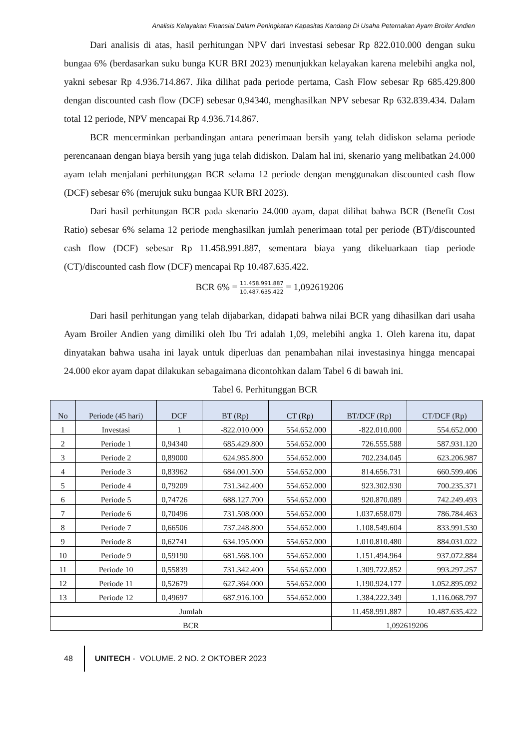Analisis Kelayakan Finansial Dalam Peningkatan Kapasitas Kandang Di Usaha Peternakan Ayam Broiler Andien
Dari analisis di atas, hasil perhitungan NPV dari investasi sebesar Rp 822.010.000 dengan suku bungaa 6% (berdasarkan suku bunga KUR BRI 2023) menunjukkan kelayakan karena melebihi angka nol, yakni sebesar Rp 4.936.714.867. Jika dilihat pada periode pertama, Cash Flow sebesar Rp 685.429.800 dengan discounted cash flow (DCF) sebesar 0,94340, menghasilkan NPV sebesar Rp 632.839.434. Dalam total 12 periode, NPV mencapai Rp 4.936.714.867.
BCR mencerminkan perbandingan antara penerimaan bersih yang telah didiskon selama periode perencanaan dengan biaya bersih yang juga telah didiskon. Dalam hal ini, skenario yang melibatkan 24.000 ayam telah menjalani perhitunggan BCR selama 12 periode dengan menggunakan discounted cash flow (DCF) sebesar 6% (merujuk suku bungaa KUR BRI 2023).
Dari hasil perhitungan BCR pada skenario 24.000 ayam, dapat dilihat bahwa BCR (Benefit Cost Ratio) sebesar 6% selama 12 periode menghasilkan jumlah penerimaan total per periode (BT)/discounted cash flow (DCF) sebesar Rp 11.458.991.887, sementara biaya yang dikeluarkaan tiap periode (CT)/discounted cash flow (DCF) mencapai Rp 10.487.635.422.
BCR 6% = 11.458.991.887 10.487.635.422 = 1,092619206
Dari hasil perhitungan yang telah dijabarkan, didapati bahwa nilai BCR yang dihasilkan dari usaha Ayam Broiler Andien yang dimiliki oleh Ibu Tri adalah 1,09, melebihi angka 1. Oleh karena itu, dapat dinyatakan bahwa usaha ini layak untuk diperluas dan penambahan nilai investasinya hingga mencapai 24.000 ekor ayam dapat dilakukan sebagaimana dicontohkan dalam Tabel 6 di bawah ini.
Tabel 6. Perhitunggan BCR
| No | Periode (45 hari) | DCF | BT (Rp) | CT (Rp) | BT/DCF (Rp) | CT/DCF (Rp) |
| --- | --- | --- | --- | --- | --- | --- |
| 1 | Investasi | 1 | -822.010.000 | 554.652.000 | -822.010.000 | 554.652.000 |
| 2 | Periode 1 | 0,94340 | 685.429.800 | 554.652.000 | 726.555.588 | 587.931.120 |
| 3 | Periode 2 | 0,89000 | 624.985.800 | 554.652.000 | 702.234.045 | 623.206.987 |
| 4 | Periode 3 | 0,83962 | 684.001.500 | 554.652.000 | 814.656.731 | 660.599.406 |
| 5 | Periode 4 | 0,79209 | 731.342.400 | 554.652.000 | 923.302.930 | 700.235.371 |
| 6 | Periode 5 | 0,74726 | 688.127.700 | 554.652.000 | 920.870.089 | 742.249.493 |
| 7 | Periode 6 | 0,70496 | 731.508.000 | 554.652.000 | 1.037.658.079 | 786.784.463 |
| 8 | Periode 7 | 0,66506 | 737.248.800 | 554.652.000 | 1.108.549.604 | 833.991.530 |
| 9 | Periode 8 | 0,62741 | 634.195.000 | 554.652.000 | 1.010.810.480 | 884.031.022 |
| 10 | Periode 9 | 0,59190 | 681.568.100 | 554.652.000 | 1.151.494.964 | 937.072.884 |
| 11 | Periode 10 | 0,55839 | 731.342.400 | 554.652.000 | 1.309.722.852 | 993.297.257 |
| 12 | Periode 11 | 0,52679 | 627.364.000 | 554.652.000 | 1.190.924.177 | 1.052.895.092 |
| 13 | Periode 12 | 0,49697 | 687.916.100 | 554.652.000 | 1.384.222.349 | 1.116.068.797 |
| Jumlah | | | | | 11.458.991.887 | 10.487.635.422 |
| BCR | | | | | 1,092619206 | |
48
UNITECH - VOLUME. 2 NO. 2 OKTOBER 2023